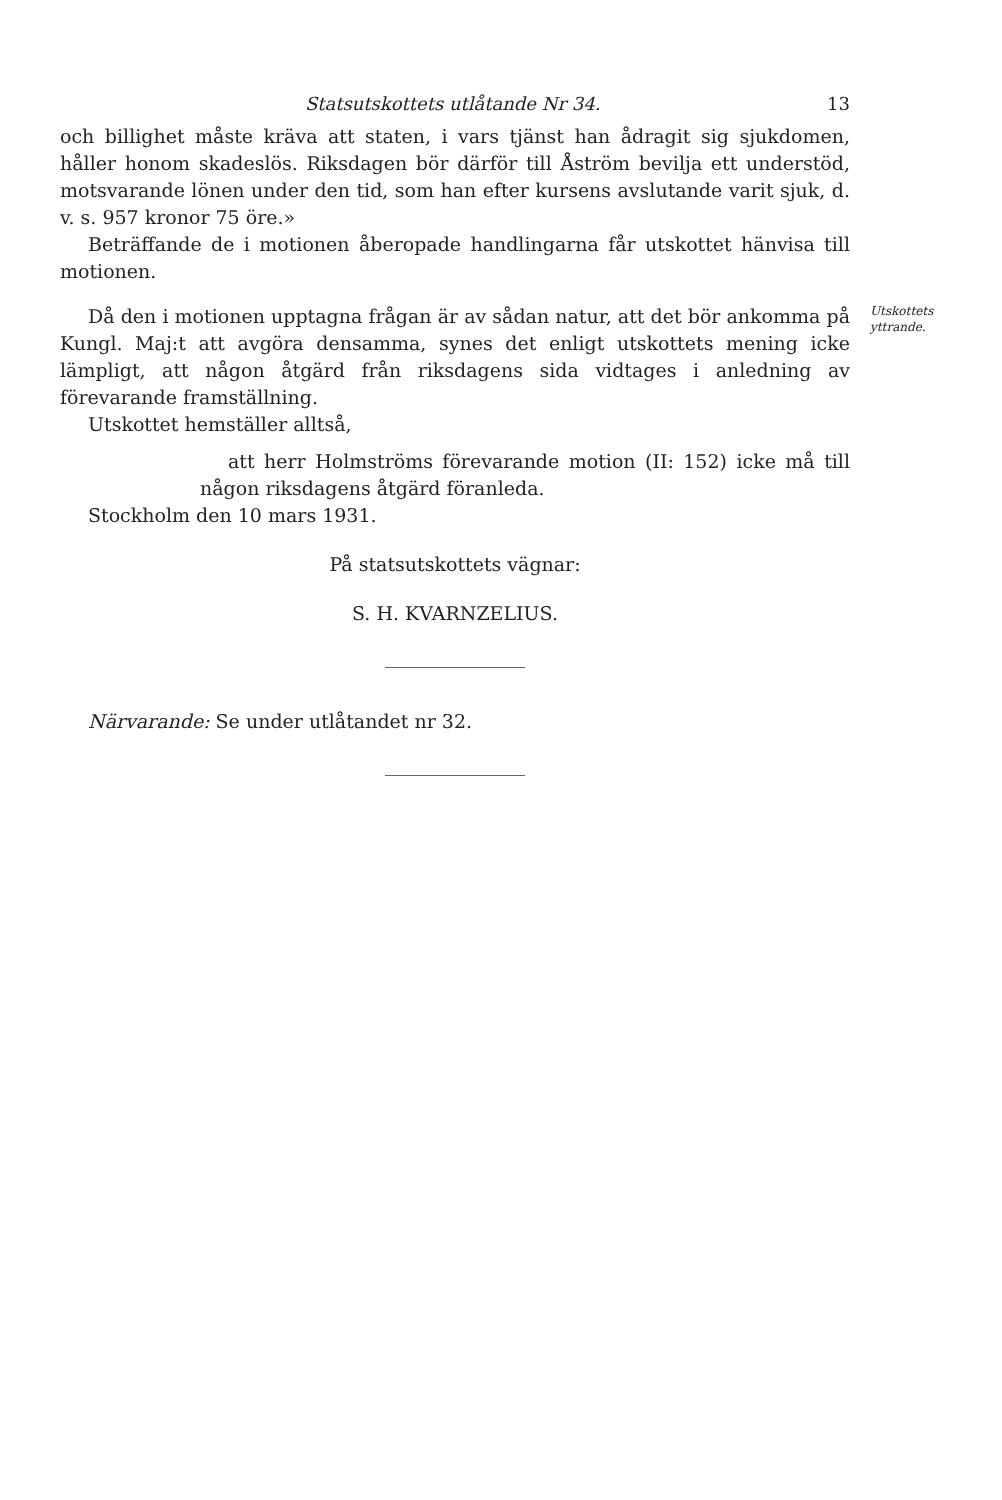Statsutskottets utlåtande Nr 34. 13
och billighet måste kräva att staten, i vars tjänst han ådragit sig sjukdomen, håller honom skadeslös. Riksdagen bör därför till Åström bevilja ett understöd, motsvarande lönen under den tid, som han efter kursens avslutande varit sjuk, d. v. s. 957 kronor 75 öre.»
Beträffande de i motionen åberopade handlingarna får utskottet hänvisa till motionen.
Då den i motionen upptagna frågan är av sådan natur, att det bör ankomma på Kungl. Maj:t att avgöra densamma, synes det enligt utskottets mening icke lämpligt, att någon åtgärd från riksdagens sida vidtages i anledning av förevarande framställning.
Utskottets yttrande.
Utskottet hemställer alltså,
att herr Holmströms förevarande motion (II: 152) icke må till någon riksdagens åtgärd föranleda.
Stockholm den 10 mars 1931.
På statsutskottets vägnar:
S. H. KVARNZELIUS.
Närvarande: Se under utlåtandet nr 32.